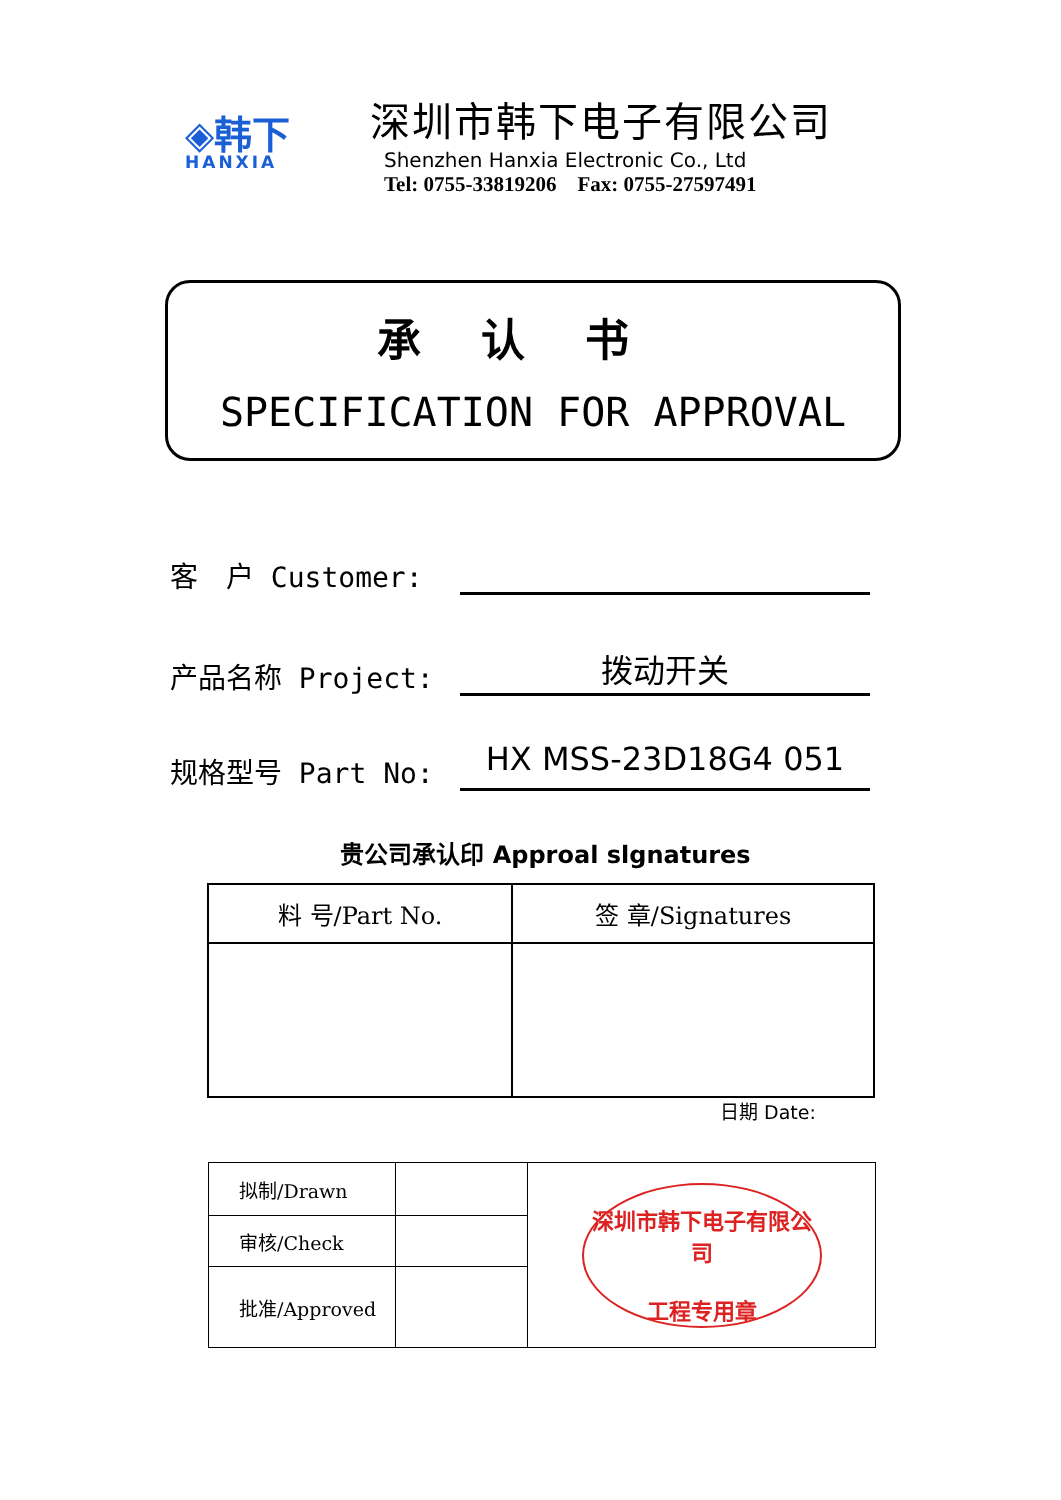◈韩下
HANXIA
深圳市韩下电子有限公司
Shenzhen Hanxia Electronic Co., Ltd
Tel: 0755-33819206 Fax: 0755-27597491
承认书
SPECIFICATION FOR APPROVAL
客　户 Customer:
产品名称 Project:
拨动开关
规格型号 Part No:
HX MSS-23D18G4 051
贵公司承认印 Approal slgnatures
| 料 号/Part No. | 签 章/Signatures |
| --- | --- |
日期 Date:
| 拟制/Drawn | | 深圳市韩下电子有限公司 工程专用章 |
| 审核/Check | | |
| 批准/Approved | | |